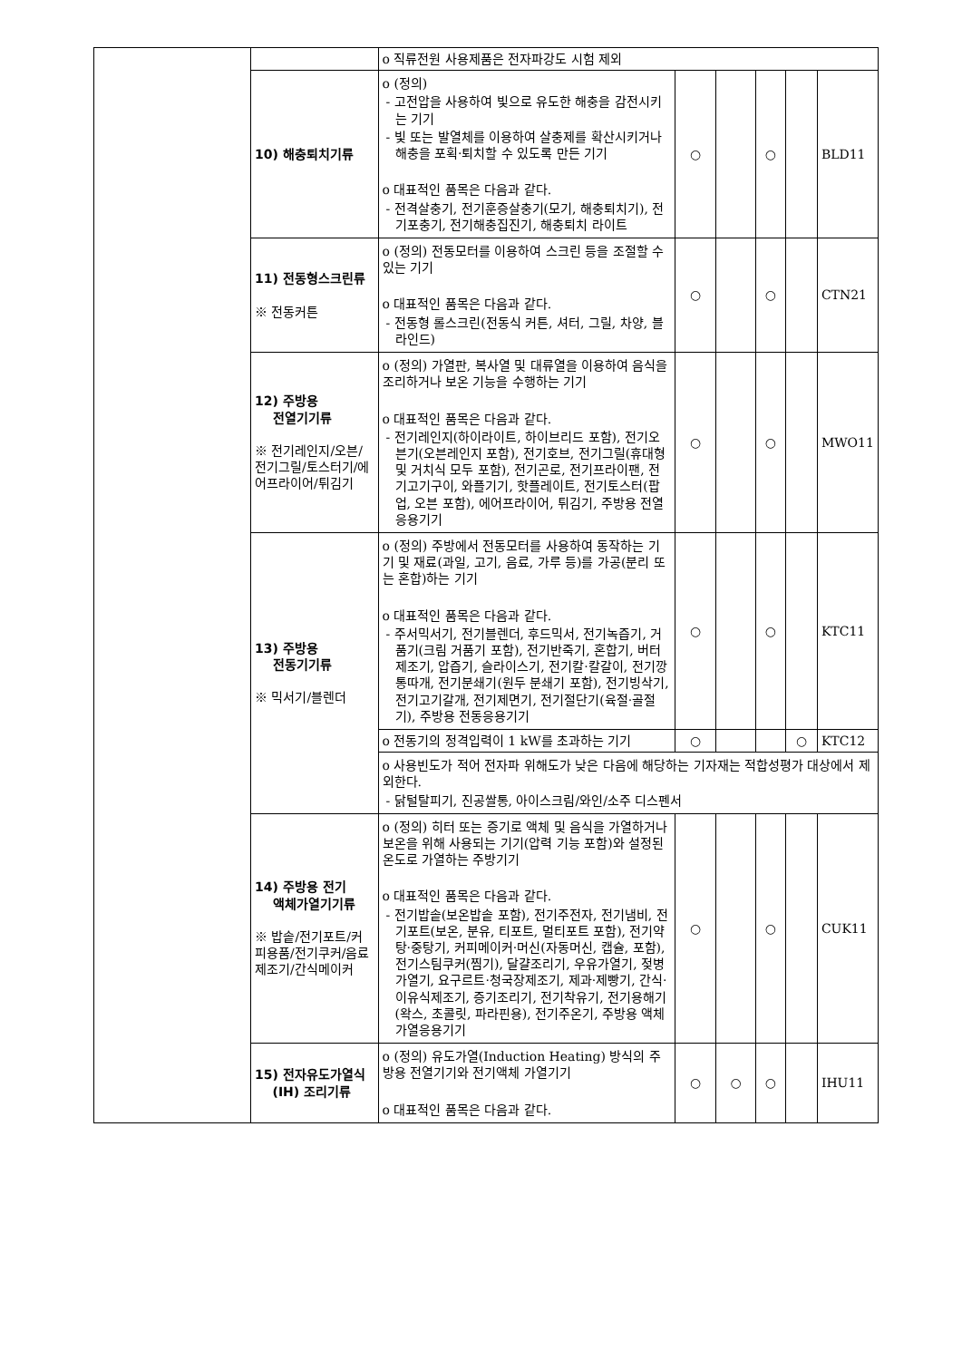| | | o 직류전원 사용제품은 전자파강도 시험 제외 | | | | | |
| | 10) 해충퇴치기류 | o (정의) - 고전압을 사용하여 빛으로 유도한 해충을 감전시키는 기기 - 빛 또는 발열체를 이용하여 살충제를 확산시키거나 해충을 포획·퇴치할 수 있도록 만든 기기 o 대표적인 품목은 다음과 같다. - 전격살충기, 전기훈증살충기(모기, 해충퇴치기), 전기포충기, 전기해충집진기, 해충퇴치 라이트 | ○ | | ○ | | BLD11 |
| | 11) 전동형스크린류 ※ 전동커튼 | o (정의) 전동모터를 이용하여 스크린 등을 조절할 수 있는 기기 o 대표적인 품목은 다음과 같다. - 전동형 롤스크린(전동식 커튼, 셔터, 그릴, 차양, 블라인드) | ○ | | ○ | | CTN21 |
| | 12) 주방용 전열기기류 ※ 전기레인지/오븐/전기그릴/토스터기/에어프라이어/튀김기 | o (정의) 가열판, 복사열 및 대류열을 이용하여 음식을 조리하거나 보온 기능을 수행하는 기기 o 대표적인 품목은 다음과 같다. - 전기레인지(하이라이트, 하이브리드 포함), 전기오븐기(오븐레인지 포함), 전기호브, 전기그릴(휴대형 및 거치식 모두 포함), 전기곤로, 전기프라이팬, 전기고기구이, 와플기기, 핫플레이트, 전기토스터(팝업, 오븐 포함), 에어프라이어, 튀김기, 주방용 전열응용기기 | ○ | | ○ | | MWO11 |
| | 13) 주방용 전동기기류 ※ 믹서기/블렌더 | o (정의) 주방에서 전동모터를 사용하여 동작하는 기기 및 재료(과일, 고기, 음료, 가루 등)를 가공(분리 또는 혼합)하는 기기 o 대표적인 품목은 다음과 같다. - 주서믹서기, 전기블렌더, 후드믹서, 전기녹즙기, 거품기(크림 거품기 포함), 전기반죽기, 혼합기, 버터제조기, 압즙기, 슬라이스기, 전기칼·칼갈이, 전기깡통따개, 전기분쇄기(원두 분쇄기 포함), 전기빙삭기, 전기고기갈개, 전기제면기, 전기절단기(육절·골절기), 주방용 전동응용기기 | ○ | | ○ | | KTC11 |
| | | o 전동기의 정격입력이 1 kW를 초과하는 기기 | ○ | | | ○ | KTC12 |
| | | o 사용빈도가 적어 전자파 위해도가 낮은 다음에 해당하는 기자재는 적합성평가 대상에서 제외한다. - 닭털탈피기, 진공쌀통, 아이스크림/와인/소주 디스펜서 | | | | | |
| | 14) 주방용 전기 액체가열기기류 ※ 밥솥/전기포트/커피용품/전기쿠커/음료제조기/간식메이커 | o (정의) 히터 또는 증기로 액체 및 음식을 가열하거나 보온을 위해 사용되는 기기(압력 기능 포함)와 설정된 온도로 가열하는 주방기기 o 대표적인 품목은 다음과 같다. - 전기밥솥(보온밥솥 포함), 전기주전자, 전기냄비, 전기포트(보온, 분유, 티포트, 멀티포트 포함), 전기약탕·중탕기, 커피메이커·머신(자동머신, 캡슐, 포함), 전기스팀쿠커(찜기), 달걀조리기, 우유가열기, 젖병가열기, 요구르트·청국장제조기, 제과·제빵기, 간식·이유식제조기, 증기조리기, 전기착유기, 전기용해기(왁스, 초콜릿, 파라핀용), 전기주온기, 주방용 액체가열응용기기 | ○ | | ○ | | CUK11 |
| | 15) 전자유도가열식 (IH) 조리기류 | o (정의) 유도가열(Induction Heating) 방식의 주방용 전열기기와 전기액체 가열기기 o 대표적인 품목은 다음과 같다. | ○ | ○ | ○ | | IHU11 |